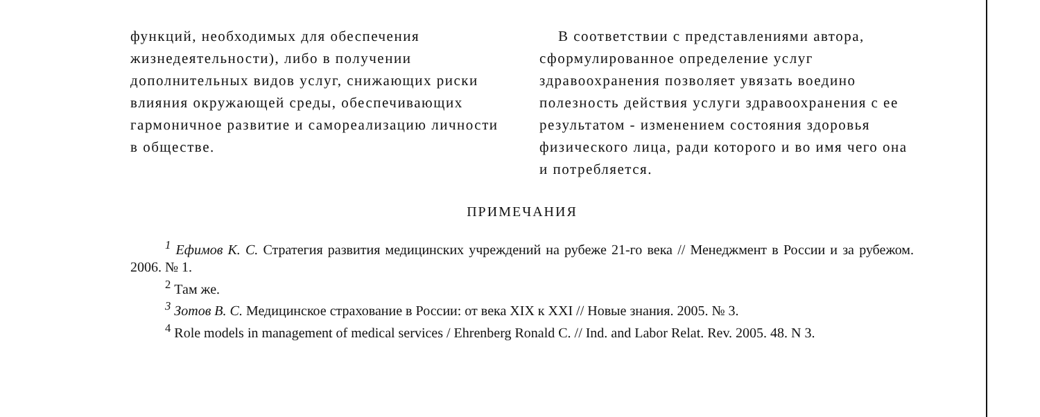функций, необходимых для обеспечения жизнедеятельности), либо в получении дополнительных видов услуг, снижающих риски влияния окружающей среды, обеспечивающих гармоничное развитие и самореализацию личности в обществе.
В соответствии с представлениями автора, сформулированное определение услуг здравоохранения позволяет увязать воедино полезность действия услуги здравоохранения с ее результатом - изменением состояния здоровья физического лица, ради которого и во имя чего она и потребляется.
ПРИМЕЧАНИЯ
<sup>1</sup> Ефимов К. С. Стратегия развития медицинских учреждений на рубеже 21-го века // Менеджмент в России и за рубежом. 2006. № 1.
<sup>2</sup> Там же.
<sup>3</sup> Зотов В. С. Медицинское страхование в России: от века XIX к XXI // Новые знания. 2005. № 3.
<sup>4</sup> Role models in management of medical services / Ehrenberg Ronald C. // Ind. and Labor Relat. Rev. 2005. 48. N 3.